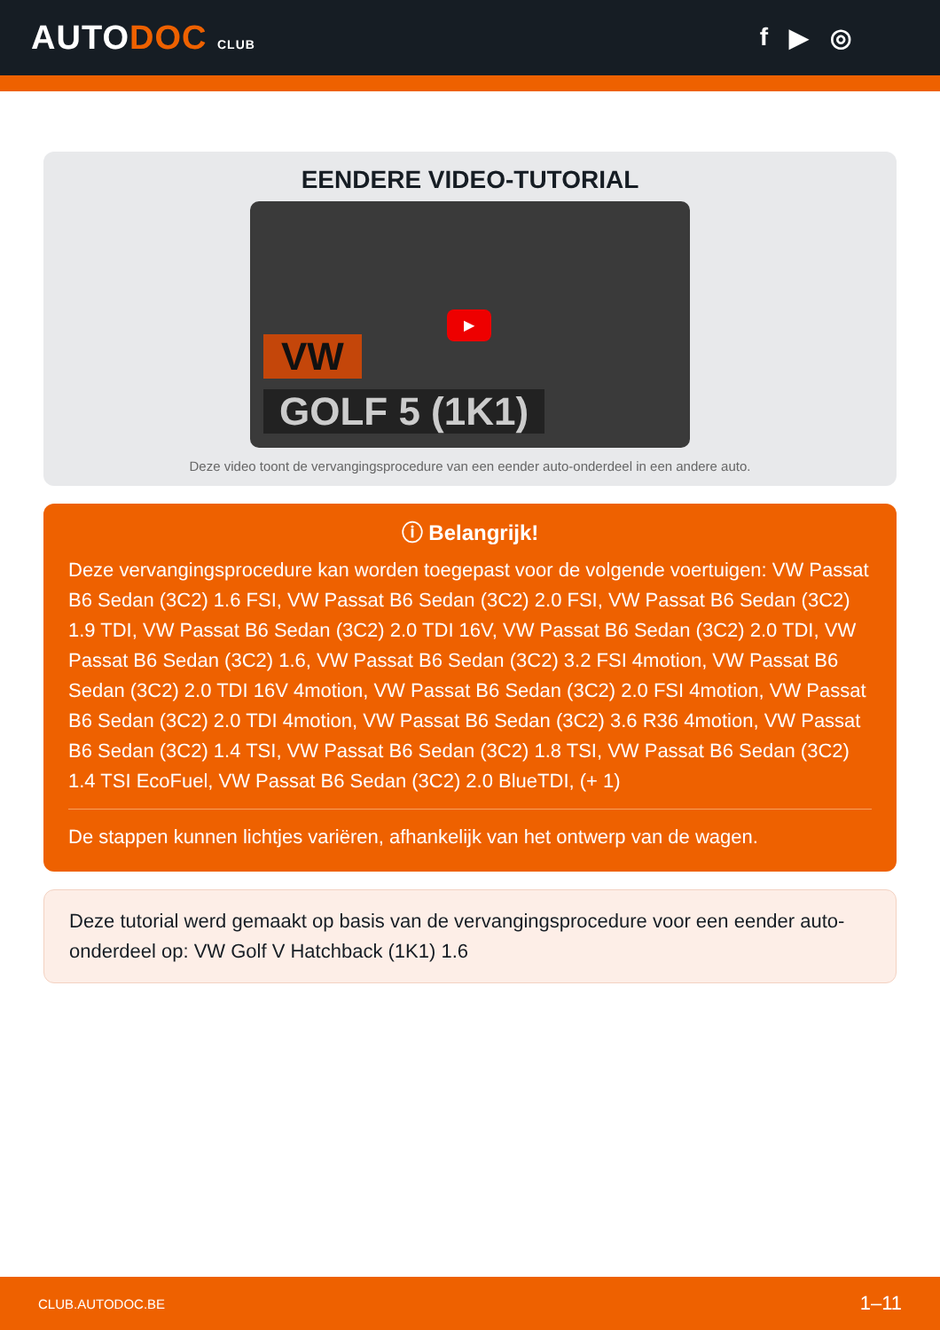AUTODOC CLUB
f ▶ ◎
EENDERE VIDEO-TUTORIAL
VW
GOLF 5 (1K1)
▶
Deze video toont de vervangingsprocedure van een eender auto-onderdeel in een andere auto.
ⓘ Belangrijk!
Deze vervangingsprocedure kan worden toegepast voor de volgende voertuigen: VW Passat B6 Sedan (3C2) 1.6 FSI, VW Passat B6 Sedan (3C2) 2.0 FSI, VW Passat B6 Sedan (3C2) 1.9 TDI, VW Passat B6 Sedan (3C2) 2.0 TDI 16V, VW Passat B6 Sedan (3C2) 2.0 TDI, VW Passat B6 Sedan (3C2) 1.6, VW Passat B6 Sedan (3C2) 3.2 FSI 4motion, VW Passat B6 Sedan (3C2) 2.0 TDI 16V 4motion, VW Passat B6 Sedan (3C2) 2.0 FSI 4motion, VW Passat B6 Sedan (3C2) 2.0 TDI 4motion, VW Passat B6 Sedan (3C2) 3.6 R36 4motion, VW Passat B6 Sedan (3C2) 1.4 TSI, VW Passat B6 Sedan (3C2) 1.8 TSI, VW Passat B6 Sedan (3C2) 1.4 TSI EcoFuel, VW Passat B6 Sedan (3C2) 2.0 BlueTDI, (+ 1)
De stappen kunnen lichtjes variëren, afhankelijk van het ontwerp van de wagen.
Deze tutorial werd gemaakt op basis van de vervangingsprocedure voor een eender auto-onderdeel op: VW Golf V Hatchback (1K1) 1.6
CLUB.AUTODOC.BE 1–11